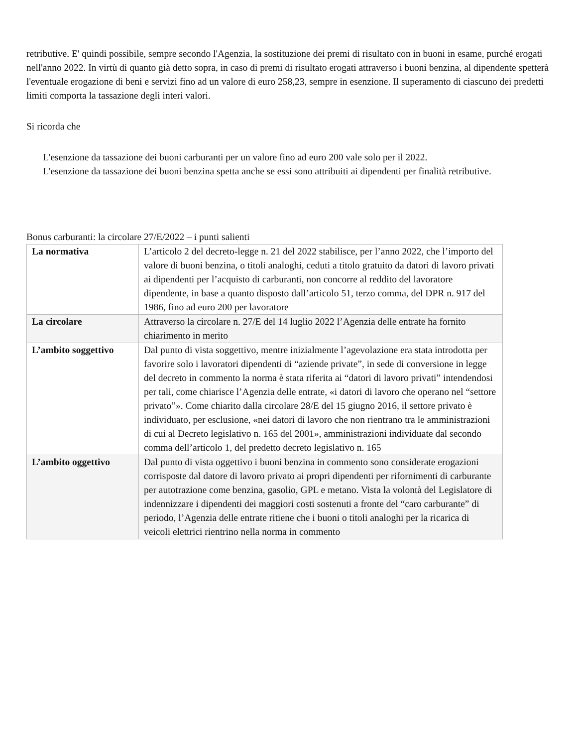retributive. E' quindi possibile, sempre secondo l'Agenzia, la sostituzione dei premi di risultato con in buoni in esame, purché erogati nell'anno 2022. In virtù di quanto già detto sopra, in caso di premi di risultato erogati attraverso i buoni benzina, al dipendente spetterà l'eventuale erogazione di beni e servizi fino ad un valore di euro 258,23, sempre in esenzione. Il superamento di ciascuno dei predetti limiti comporta la tassazione degli interi valori.
Si ricorda che
L'esenzione da tassazione dei buoni carburanti per un valore fino ad euro 200 vale solo per il 2022.
L'esenzione da tassazione dei buoni benzina spetta anche se essi sono attribuiti ai dipendenti per finalità retributive.
Bonus carburanti: la circolare 27/E/2022 – i punti salienti
| La normativa | L’articolo 2 del decreto-legge n. 21 del 2022 stabilisce, per l’anno 2022, che l’importo del valore di buoni benzina, o titoli analoghi, ceduti a titolo gratuito da datori di lavoro privati ai dipendenti per l’acquisto di carburanti, non concorre al reddito del lavoratore dipendente, in base a quanto disposto dall’articolo 51, terzo comma, del DPR n. 917 del 1986, fino ad euro 200 per lavoratore |
| La circolare | Attraverso la circolare n. 27/E del 14 luglio 2022 l’Agenzia delle entrate ha fornito chiarimento in merito |
| L’ambito soggettivo | Dal punto di vista soggettivo, mentre inizialmente l’agevolazione era stata introdotta per favorire solo i lavoratori dipendenti di “aziende private”, in sede di conversione in legge del decreto in commento la norma è stata riferita ai “datori di lavoro privati” intendendosi per tali, come chiarisce l’Agenzia delle entrate, «i datori di lavoro che operano nel “settore privato”». Come chiarito dalla circolare 28/E del 15 giugno 2016, il settore privato è individuato, per esclusione, «nei datori di lavoro che non rientrano tra le amministrazioni di cui al Decreto legislativo n. 165 del 2001», amministrazioni individuate dal secondo comma dell’articolo 1, del predetto decreto legislativo n. 165 |
| L’ambito oggettivo | Dal punto di vista oggettivo i buoni benzina in commento sono considerate erogazioni corrisposte dal datore di lavoro privato ai propri dipendenti per rifornimenti di carburante per autotrazione come benzina, gasolio, GPL e metano. Vista la volontà del Legislatore di indennizzare i dipendenti dei maggiori costi sostenuti a fronte del “caro carburante” di periodo, l’Agenzia delle entrate ritiene che i buoni o titoli analoghi per la ricarica di veicoli elettrici rientrino nella norma in commento |